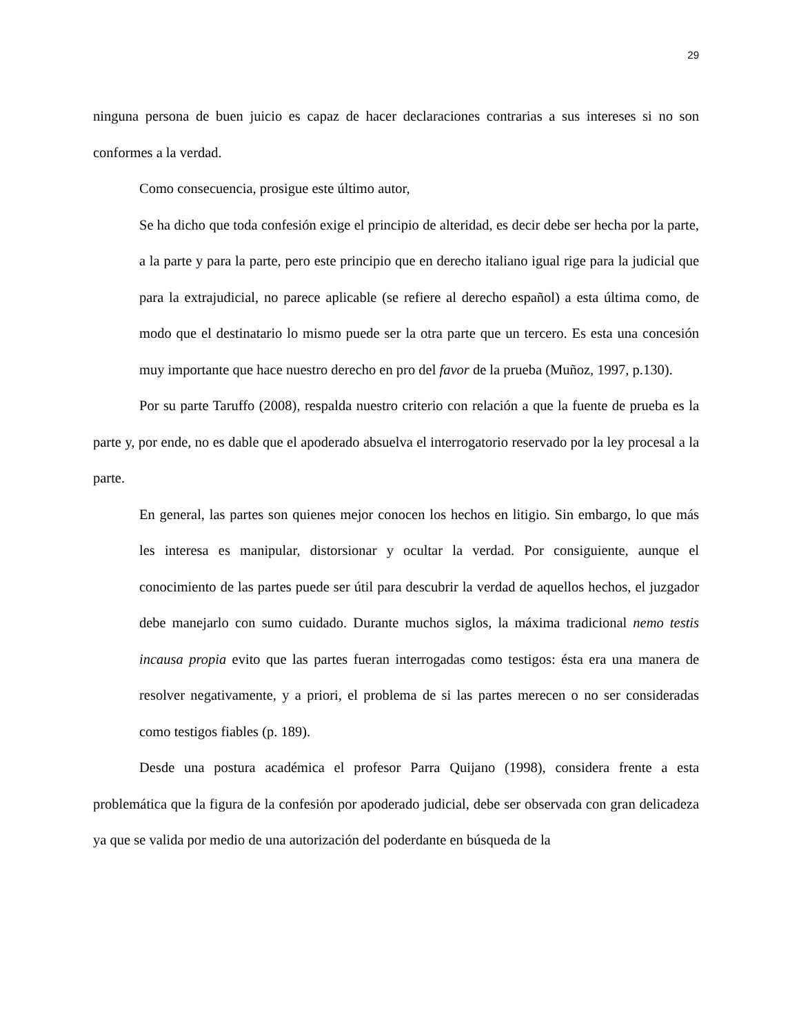29
ninguna persona de buen juicio es capaz de hacer declaraciones contrarias a sus intereses si no son conformes a la verdad.
Como consecuencia, prosigue este último autor,
Se ha dicho que toda confesión exige el principio de alteridad, es decir debe ser hecha por la parte, a la parte y para la parte, pero este principio que en derecho italiano igual rige para la judicial que para la extrajudicial, no parece aplicable (se refiere al derecho español) a esta última como, de modo que el destinatario lo mismo puede ser la otra parte que un tercero. Es esta una concesión muy importante que hace nuestro derecho en pro del favor de la prueba (Muñoz, 1997, p.130).
Por su parte Taruffo (2008), respalda nuestro criterio con relación a que la fuente de prueba es la parte y, por ende, no es dable que el apoderado absuelva el interrogatorio reservado por la ley procesal a la parte.
En general, las partes son quienes mejor conocen los hechos en litigio. Sin embargo, lo que más les interesa es manipular, distorsionar y ocultar la verdad. Por consiguiente, aunque el conocimiento de las partes puede ser útil para descubrir la verdad de aquellos hechos, el juzgador debe manejarlo con sumo cuidado. Durante muchos siglos, la máxima tradicional nemo testis incausa propia evito que las partes fueran interrogadas como testigos: ésta era una manera de resolver negativamente, y a priori, el problema de si las partes merecen o no ser consideradas como testigos fiables (p. 189).
Desde una postura académica el profesor Parra Quijano (1998), considera frente a esta problemática que la figura de la confesión por apoderado judicial, debe ser observada con gran delicadeza ya que se valida por medio de una autorización del poderdante en búsqueda de la